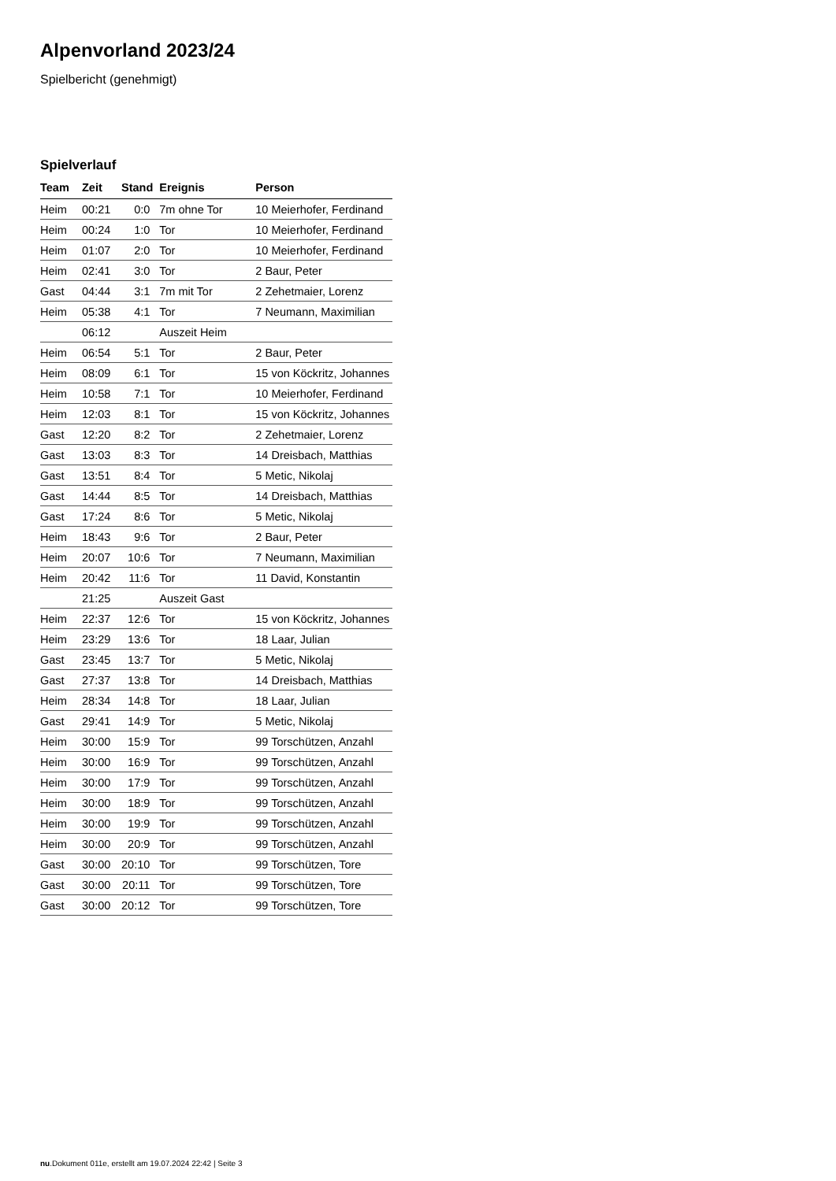Alpenvorland 2023/24
Spielbericht (genehmigt)
Spielverlauf
| Team | Zeit | Stand | Ereignis | Person |
| --- | --- | --- | --- | --- |
| Heim | 00:21 | 0:0 | 7m ohne Tor | 10 Meierhofer, Ferdinand |
| Heim | 00:24 | 1:0 | Tor | 10 Meierhofer, Ferdinand |
| Heim | 01:07 | 2:0 | Tor | 10 Meierhofer, Ferdinand |
| Heim | 02:41 | 3:0 | Tor | 2 Baur, Peter |
| Gast | 04:44 | 3:1 | 7m mit Tor | 2 Zehetmaier, Lorenz |
| Heim | 05:38 | 4:1 | Tor | 7 Neumann, Maximilian |
| | 06:12 | | Auszeit Heim | |
| Heim | 06:54 | 5:1 | Tor | 2 Baur, Peter |
| Heim | 08:09 | 6:1 | Tor | 15 von Köckritz, Johannes |
| Heim | 10:58 | 7:1 | Tor | 10 Meierhofer, Ferdinand |
| Heim | 12:03 | 8:1 | Tor | 15 von Köckritz, Johannes |
| Gast | 12:20 | 8:2 | Tor | 2 Zehetmaier, Lorenz |
| Gast | 13:03 | 8:3 | Tor | 14 Dreisbach, Matthias |
| Gast | 13:51 | 8:4 | Tor | 5 Metic, Nikolaj |
| Gast | 14:44 | 8:5 | Tor | 14 Dreisbach, Matthias |
| Gast | 17:24 | 8:6 | Tor | 5 Metic, Nikolaj |
| Heim | 18:43 | 9:6 | Tor | 2 Baur, Peter |
| Heim | 20:07 | 10:6 | Tor | 7 Neumann, Maximilian |
| Heim | 20:42 | 11:6 | Tor | 11 David, Konstantin |
| | 21:25 | | Auszeit Gast | |
| Heim | 22:37 | 12:6 | Tor | 15 von Köckritz, Johannes |
| Heim | 23:29 | 13:6 | Tor | 18 Laar, Julian |
| Gast | 23:45 | 13:7 | Tor | 5 Metic, Nikolaj |
| Gast | 27:37 | 13:8 | Tor | 14 Dreisbach, Matthias |
| Heim | 28:34 | 14:8 | Tor | 18 Laar, Julian |
| Gast | 29:41 | 14:9 | Tor | 5 Metic, Nikolaj |
| Heim | 30:00 | 15:9 | Tor | 99 Torschützen, Anzahl |
| Heim | 30:00 | 16:9 | Tor | 99 Torschützen, Anzahl |
| Heim | 30:00 | 17:9 | Tor | 99 Torschützen, Anzahl |
| Heim | 30:00 | 18:9 | Tor | 99 Torschützen, Anzahl |
| Heim | 30:00 | 19:9 | Tor | 99 Torschützen, Anzahl |
| Heim | 30:00 | 20:9 | Tor | 99 Torschützen, Anzahl |
| Gast | 30:00 | 20:10 | Tor | 99 Torschützen, Tore |
| Gast | 30:00 | 20:11 | Tor | 99 Torschützen, Tore |
| Gast | 30:00 | 20:12 | Tor | 99 Torschützen, Tore |
nu.Dokument 011e, erstellt am 19.07.2024 22:42 | Seite 3